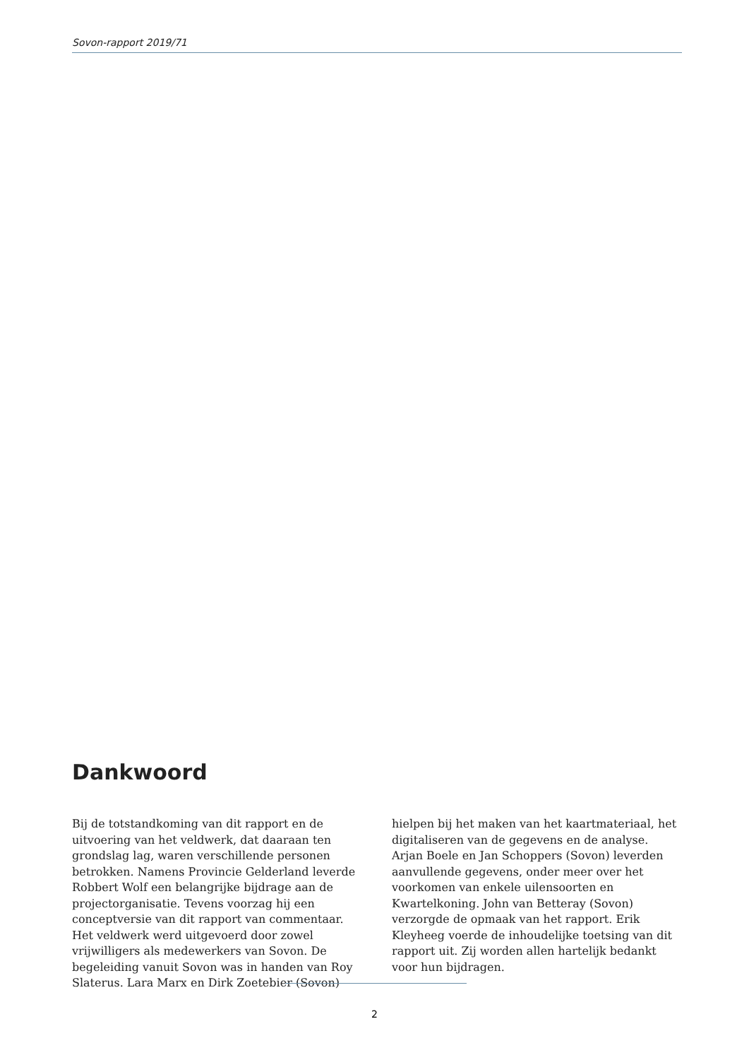Sovon-rapport 2019/71
Dankwoord
Bij de totstandkoming van dit rapport en de uitvoering van het veldwerk, dat daaraan ten grondslag lag, waren verschillende personen betrokken. Namens Provincie Gelderland leverde Robbert Wolf een belangrijke bijdrage aan de projectorganisatie. Tevens voorzag hij een conceptversie van dit rapport van commentaar. Het veldwerk werd uitgevoerd door zowel vrijwilligers als medewerkers van Sovon. De begeleiding vanuit Sovon was in handen van Roy Slaterus. Lara Marx en Dirk Zoetebier (Sovon) hielpen bij het maken van het kaartmateriaal, het digitaliseren van de gegevens en de analyse. Arjan Boele en Jan Schoppers (Sovon) leverden aanvullende gegevens, onder meer over het voorkomen van enkele uilensoorten en Kwartelkoning. John van Betteray (Sovon) verzorgde de opmaak van het rapport. Erik Kleyheeg voerde de inhoudelijke toetsing van dit rapport uit. Zij worden allen hartelijk bedankt voor hun bijdragen.
2